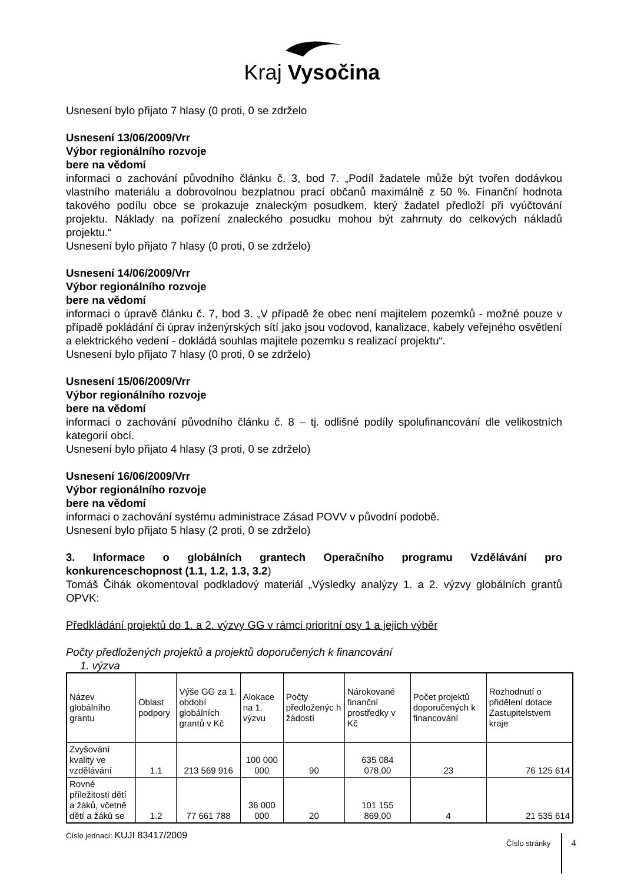Kraj Vysočina
Usnesení bylo přijato 7 hlasy (0 proti, 0 se zdrželo
Usnesení 13/06/2009/Vrr
Výbor regionálního rozvoje
bere na vědomí
informaci o zachování původního článku č. 3, bod 7. „Podíl žadatele může být tvořen dodávkou vlastního materiálu a dobrovolnou bezplatnou prací občanů maximálně z 50 %. Finanční hodnota takového podílu obce se prokazuje znaleckým posudkem, který žadatel předloží při vyúčtování projektu. Náklady na pořízení znaleckého posudku mohou být zahrnuty do celkových nákladů projektu.“
Usnesení bylo přijato 7 hlasy (0 proti, 0 se zdrželo)
Usnesení 14/06/2009/Vrr
Výbor regionálního rozvoje
bere na vědomí
informaci o úpravě článku č. 7, bod 3. „V případě že obec není majitelem pozemků - možné pouze v případě pokládání či úprav inženýrských sítí jako jsou vodovod, kanalizace, kabely veřejného osvětlení a elektrického vedení - dokládá souhlas majitele pozemku s realizací projektu“.
Usnesení bylo přijato 7 hlasy (0 proti, 0 se zdrželo)
Usnesení 15/06/2009/Vrr
Výbor regionálního rozvoje
bere na vědomí
informaci o zachování původního článku č. 8 – tj. odlišné podíly spolufinancování dle velikostních kategorií obcí.
Usnesení bylo přijato 4 hlasy (3 proti, 0 se zdrželo)
Usnesení 16/06/2009/Vrr
Výbor regionálního rozvoje
bere na vědomí
informaci o zachování systému administrace Zásad POVV v původní podobě.
Usnesení bylo přijato 5 hlasy (2 proti, 0 se zdrželo)
3. Informace o globálních grantech Operačního programu Vzdělávání pro konkurenceschopnost (1.1, 1.2, 1.3, 3.2)
Tomáš Čihák okomentoval podkladový materiál „Výsledky analýzy 1. a 2. výzvy globálních grantů OPVK:
Předkládání projektů do 1. a 2. výzvy GG v rámci prioritní osy 1 a jejich výběr
Počty předložených projektů a projektů doporučených k financování
1. výzva
| Název globálního grantu | Oblast podpory | Výše GG za 1. období globálních grantů v Kč | Alokace na 1. výzvu | Počty předloženýc h žádostí | Nárokované finanční prostředky v Kč | Počet projektů doporučených k financování | Rozhodnutí o přidělení dotace Zastupitelstvem kraje |
| --- | --- | --- | --- | --- | --- | --- | --- |
| Zvyšování kvality ve vzdělávání | 1.1 | 213 569 916 | 100 000 000 | 90 | 635 084 078,00 | 23 | 76 125 614 |
| Rovné příležitosti dětí a žáků, včetně dětí a žáků se | 1.2 | 77 661 788 | 36 000 000 | 20 | 101 155 869,00 | 4 | 21 535 614 |
Číslo jednací: KUJI 83417/2009
Číslo stránky 4